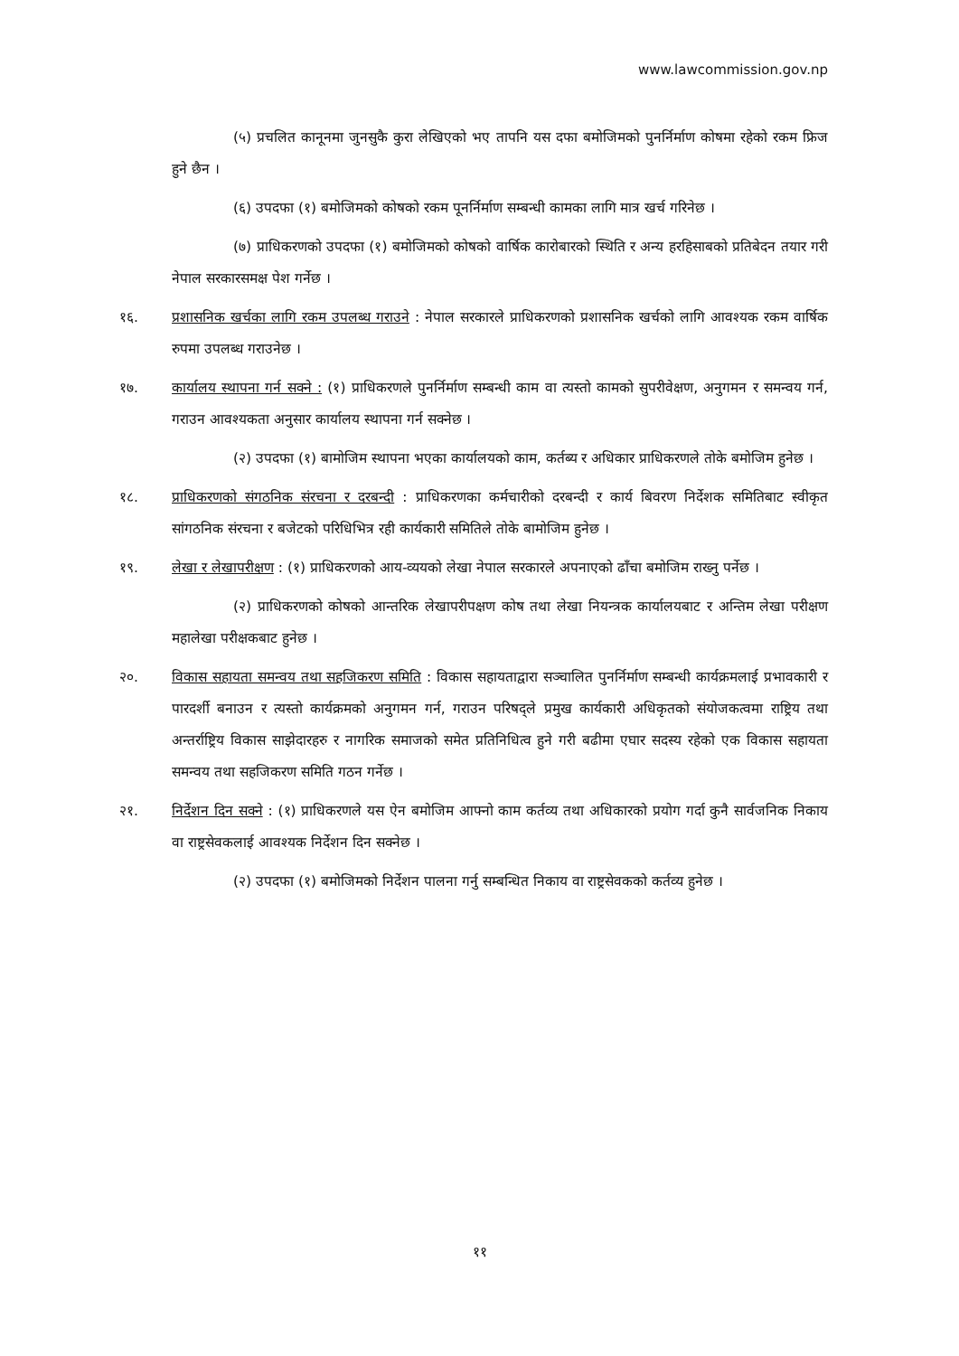www.lawcommission.gov.np
(५) प्रचलित कानूनमा जुनसुकै कुरा लेखिएको भए तापनि यस दफा बमोजिमको पुनर्निर्माण कोषमा रहेको रकम फ्रिज हुने छैन ।
(६) उपदफा (१) बमोजिमको कोषको रकम पूनर्निर्माण सम्बन्धी कामका लागि मात्र खर्च गरिनेछ ।
(७) प्राधिकरणको उपदफा (१) बमोजिमको कोषको वार्षिक कारोबारको स्थिति र अन्य हरहिसाबको प्रतिबेदन तयार गरी नेपाल सरकारसमक्ष पेश गर्नेछ ।
१६. प्रशासनिक खर्चका लागि रकम उपलब्ध गराउने : नेपाल सरकारले प्राधिकरणको प्रशासनिक खर्चको लागि आवश्यक रकम वार्षिक रुपमा उपलब्ध गराउनेछ ।
१७. कार्यालय स्थापना गर्न सक्ने : (१) प्राधिकरणले पुनर्निर्माण सम्बन्धी काम वा त्यस्तो कामको सुपरीवेक्षण, अनुगमन र समन्वय गर्न, गराउन आवश्यकता अनुसार कार्यालय स्थापना गर्न सक्नेछ ।
(२) उपदफा (१) बामोजिम स्थापना भएका कार्यालयको काम, कर्तब्य र अधिकार प्राधिकरणले तोके बमोजिम हुनेछ ।
१८. प्राधिकरणको संगठनिक संरचना र दरबन्दी : प्राधिकरणका कर्मचारीको दरबन्दी र कार्य बिवरण निर्देशक समितिबाट स्वीकृत सांगठनिक संरचना र बजेटको परिधिभित्र रही कार्यकारी समितिले तोके बामोजिम हुनेछ ।
१९. लेखा र लेखापरीक्षण : (१) प्राधिकरणको आय-व्ययको लेखा नेपाल सरकारले अपनाएको ढाँचा बमोजिम राख्नु पर्नेछ ।
(२) प्राधिकरणको कोषको आन्तरिक लेखापरीपक्षण कोष तथा लेखा नियन्त्रक कार्यालयबाट र अन्तिम लेखा परीक्षण महालेखा परीक्षकबाट हुनेछ ।
२०. विकास सहायता समन्वय तथा सहजिकरण समिति : विकास सहायताद्वारा सञ्चालित पुनर्निर्माण सम्बन्धी कार्यक्रमलाई प्रभावकारी र पारदर्शी बनाउन र त्यस्तो कार्यक्रमको अनुगमन गर्न, गराउन परिषद्ले प्रमुख कार्यकारी अधिकृतको संयोजकत्वमा राष्ट्रिय तथा अन्तर्राष्ट्रिय विकास साझेदारहरु र नागरिक समाजको समेत प्रतिनिधित्व हुने गरी बढीमा एघार सदस्य रहेको एक विकास सहायता समन्वय तथा सहजिकरण समिति गठन गर्नेछ ।
२१. निर्देशन दिन सक्ने : (१) प्राधिकरणले यस ऐन बमोजिम आफ्नो काम कर्तव्य तथा अधिकारको प्रयोग गर्दा कुनै सार्वजनिक निकाय वा राष्ट्रसेवकलाई आवश्यक निर्देशन दिन सक्नेछ ।
(२) उपदफा (१) बमोजिमको निर्देशन पालना गर्नु सम्बन्धित निकाय वा राष्ट्रसेवकको कर्तव्य हुनेछ ।
११